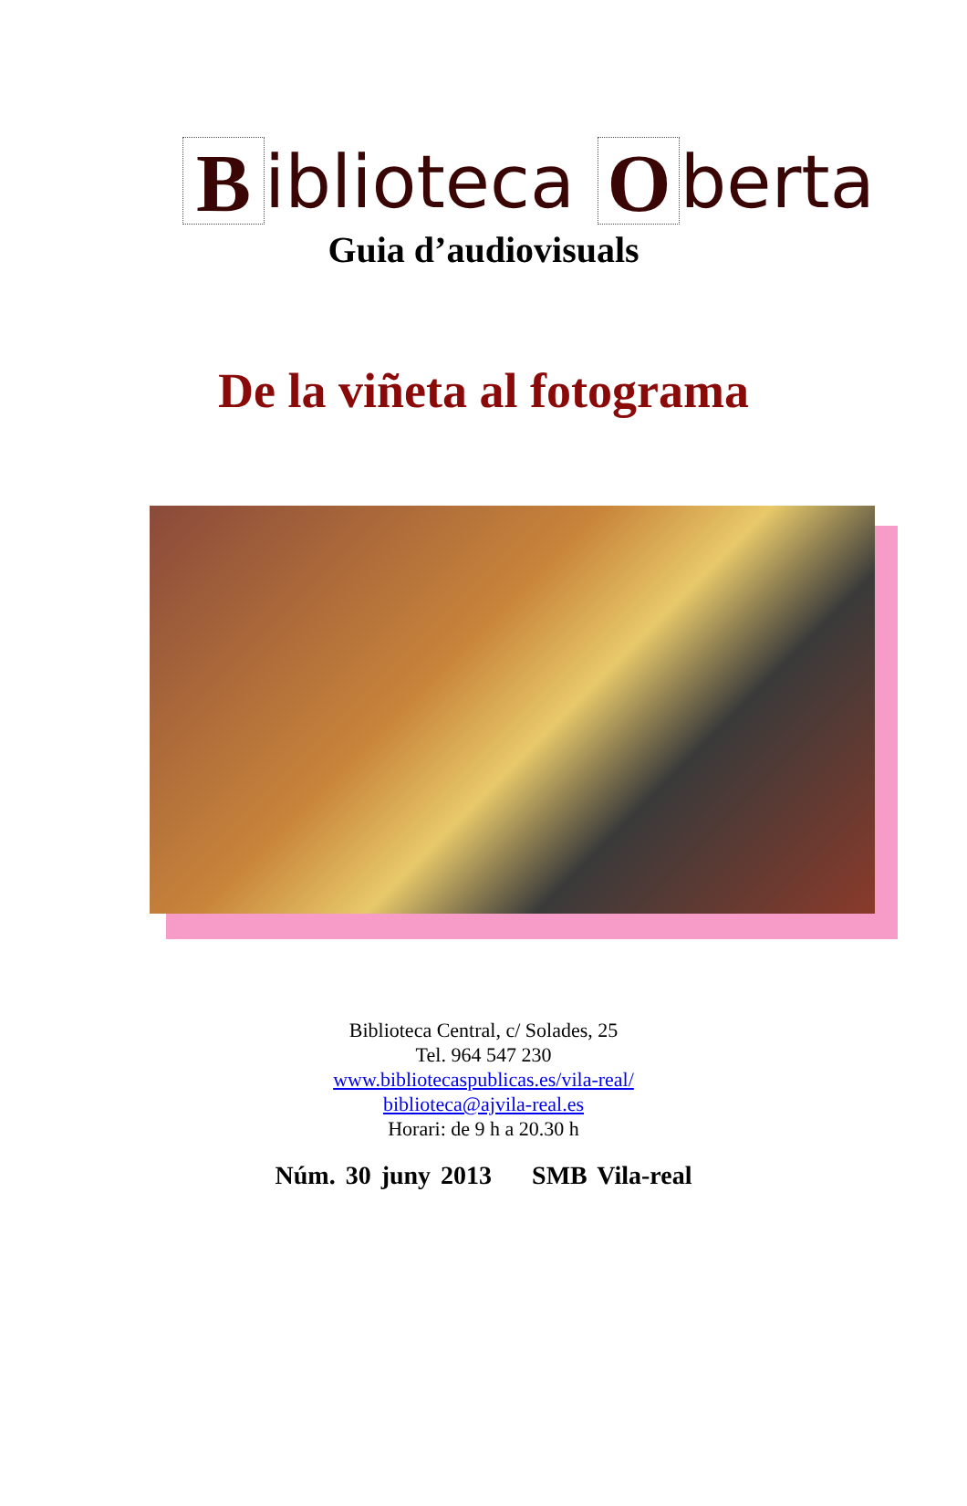Biblioteca O berta
Guia d’audiovisuals
De la viñeta al fotograma
Biblioteca Central, c/ Solades, 25
Tel. 964 547 230
www.bibliotecaspublicas.es/vila-real/
biblioteca@ajvila-real.es
Horari: de 9 h a 20.30 h
Núm. 30 juny 2013 SMB Vila-real